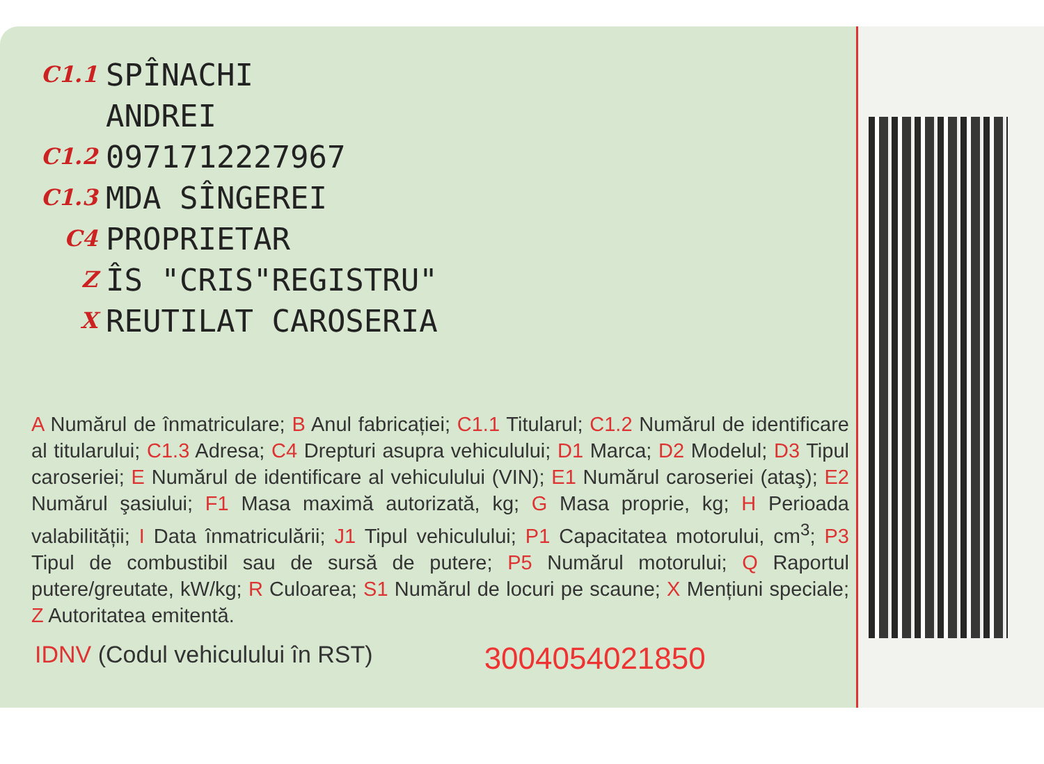C1.1 SPÎNACHI
ANDREI
C1.2 0971712227967
C1.3 MDA SÎNGEREI
C4 PROPRIETAR
Z ÎS "CRIS"REGISTRU"
X REUTILAT CAROSERIA
A Numărul de înmatriculare; B Anul fabricației; C1.1 Titularul; C1.2 Numărul de identificare al titularului; C1.3 Adresa; C4 Drepturi asupra vehiculului; D1 Marca; D2 Modelul; D3 Tipul caroseriei; E Numărul de identificare al vehiculului (VIN); E1 Numărul caroseriei (ataş); E2 Numărul şasiului; F1 Masa maximă autorizată, kg; G Masa proprie, kg; H Perioada valabilității; I Data înmatriculării; J1 Tipul vehiculului; P1 Capacitatea motorului, cm<sup>3</sup>; P3 Tipul de combustibil sau de sursă de putere; P5 Numărul motorului; Q Raportul putere/greutate, kW/kg; R Culoarea; S1 Numărul de locuri pe scaune; X Mențiuni speciale; Z Autoritatea emitentă.
IDNV (Codul vehiculului în RST) 3004054021850